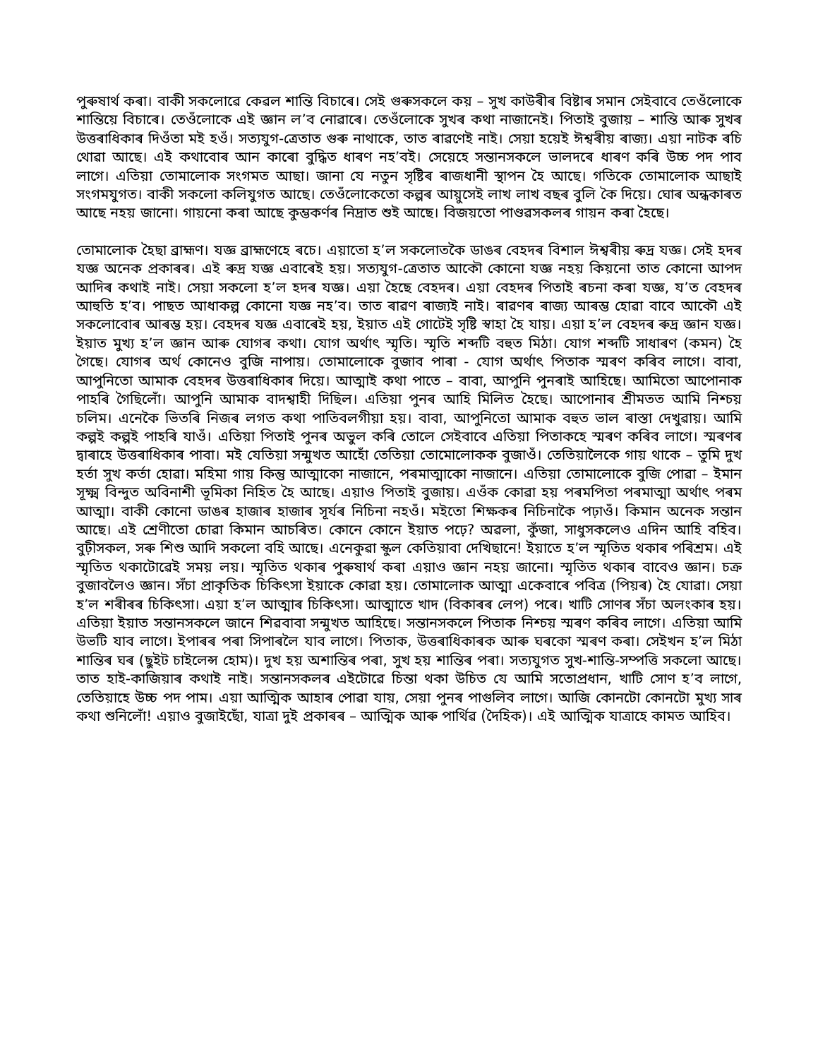পুৰুষাৰ্থ কৰা। বাকী সকলোৱে কেৱল শান্তি বিচাৰে। সেই গুৰুসকলে কয় – সুখ কাউৰীৰ বিষ্টাৰ সমান সেইবাবে তেওঁলোকে শান্তিয়ে বিচাৰে। তেওঁলোকে এই জ্ঞান ল’ব নোৱাৰে। তেওঁলোকে সুখৰ কথা নাজানেই। পিতাই বুজায় – শান্তি আৰু সুখৰ উত্তৰাধিকাৰ দিওঁতা মই হওঁ। সত্যযুগ-ত্ৰেতাত গুৰু নাথাকে, তাত ৰাৱণেই নাই। সেয়া হয়েই ঈশ্বৰীয় ৰাজ্য। এয়া নাটক ৰচি থোৱা আছে। এই কথাবোৰ আন কাৰো বুদ্ধিত ধাৰণ নহ’বই। সেয়েহে সন্তানসকলে ভালদৰে ধাৰণ কৰি উচ্চ পদ পাব লাগে। এতিয়া তোমালোক সংগমত আছা। জানা যে নতুন সৃষ্টিৰ ৰাজধানী স্থাপন হৈ আছে। গতিকে তোমালোক আছাই সংগমযুগত। বাকী সকলো কলিযুগত আছে। তেওঁলোকেতো কল্পৰ আয়ুসেই লাখ লাখ বছৰ বুলি কৈ দিয়ে। ঘোৰ অন্ধকাৰত আছে নহয় জানো। গায়নো কৰা আছে কুম্ভকৰ্ণৰ নিদ্ৰাত শুই আছে। বিজয়তো পাণ্ডৱসকলৰ গায়ন কৰা হৈছে।
তোমালোক হৈছা ব্ৰাহ্মণ। যজ্ঞ ব্ৰাহ্মণেহে ৰচে। এয়াতো হ’ল সকলোতকৈ ডাঙৰ বেহদৰ বিশাল ঈশ্বৰীয় ৰুদ্ৰ যজ্ঞ। সেই হদৰ যজ্ঞ অনেক প্ৰকাৰৰ। এই ৰুদ্ৰ যজ্ঞ এবাৰেই হয়। সত্যযুগ-ত্ৰেতাত আকৌ কোনো যজ্ঞ নহয় কিয়নো তাত কোনো আপদ আদিৰ কথাই নাই। সেয়া সকলো হ’ল হদৰ যজ্ঞ। এয়া হৈছে বেহদৰ। এয়া বেহদৰ পিতাই ৰচনা কৰা যজ্ঞ, য’ত বেহদৰ আহুতি হ’ব। পাছত আধাকল্প কোনো যজ্ঞ নহ’ব। তাত ৰাৱণ ৰাজ্যই নাই। ৰাৱণৰ ৰাজ্য আৰম্ভ হোৱা বাবে আকৌ এই সকলোবোৰ আৰম্ভ হয়। বেহদৰ যজ্ঞ এবাৰেই হয়, ইয়াত এই গোটেই সৃষ্টি স্বাহা হৈ যায়। এয়া হ’ল বেহদৰ ৰুদ্ৰ জ্ঞান যজ্ঞ। ইয়াত মুখ্য হ’ল জ্ঞান আৰু যোগৰ কথা। যোগ অৰ্থাৎ স্মৃতি। স্মৃতি শব্দটি বহুত মিঠা। যোগ শব্দটি সাধাৰণ (কমন) হৈ গৈছে। যোগৰ অৰ্থ কোনেও বুজি নাপায়। তোমালোকে বুজাব পাৰা - যোগ অৰ্থাৎ পিতাক স্মৰণ কৰিব লাগে। বাবা, আপুনিতো আমাক বেহদৰ উত্তৰাধিকাৰ দিয়ে। আত্মাই কথা পাতে – বাবা, আপুনি পুনৰাই আহিছে। আমিতো আপোনাক পাহৰি গৈছিলোঁ। আপুনি আমাক বাদশ্বাহী দিছিল। এতিয়া পুনৰ আহি মিলিত হৈছে। আপোনাৰ শ্ৰীমতত আমি নিশ্চয় চলিম। এনেকৈ ভিতৰি নিজৰ লগত কথা পাতিবলগীয়া হয়। বাবা, আপুনিতো আমাক বহুত ভাল ৰাস্তা দেখুৱায়। আমি কল্পই কল্পই পাহৰি যাওঁ। এতিয়া পিতাই পুনৰ অভুল কৰি তোলে সেইবাবে এতিয়া পিতাকহে স্মৰণ কৰিব লাগে। স্মৰণৰ দ্বাৰাহে উত্তৰাধিকাৰ পাবা। মই যেতিয়া সন্মুখত আহোঁ তেতিয়া তোমোলোকক বুজাওঁ। তেতিয়ালৈকে গায় থাকে – তুমি দুখ হৰ্তা সুখ কৰ্তা হোৱা। মহিমা গায় কিন্তু আত্মাকো নাজানে, পৰমাত্মাকো নাজানে। এতিয়া তোমালোকে বুজি পোৱা – ইমান সূক্ষ্ম বিন্দুত অবিনাশী ভূমিকা নিহিত হৈ আছে। এয়াও পিতাই বুজায়। এওঁক কোৱা হয় পৰমপিতা পৰমাত্মা অৰ্থাৎ পৰম আত্মা। বাকী কোনো ডাঙৰ হাজাৰ হাজাৰ সূৰ্যৰ নিচিনা নহওঁ। মইতো শিক্ষকৰ নিচিনাকৈ পঢ়াওঁ। কিমান অনেক সন্তান আছে। এই শ্ৰেণীতো চোৱা কিমান আচৰিত। কোনে কোনে ইয়াত পঢ়ে? অৱলা, কুঁজা, সাধুসকলেও এদিন আহি বহিব। বুঢ়ীসকল, সৰু শিশু আদি সকলো বহি আছে। এনেকুৱা স্কুল কেতিয়াবা দেখিছানে! ইয়াতে হ’ল স্মৃতিত থকাৰ পৰিশ্ৰম। এই স্মৃতিত থকাটোৱেই সময় লয়। স্মৃতিত থকাৰ পুৰুষাৰ্থ কৰা এয়াও জ্ঞান নহয় জানো। স্মৃতিত থকাৰ বাবেও জ্ঞান। চক্ৰ বুজাবলৈও জ্ঞান। সঁচা প্ৰাকৃতিক চিকিৎসা ইয়াকে কোৱা হয়। তোমালোক আত্মা একেবাৰে পবিত্ৰ (পিয়ৰ) হৈ যোৱা। সেয়া হ’ল শৰীৰৰ চিকিৎসা। এয়া হ’ল আত্মাৰ চিকিৎসা। আত্মাতে খাদ (বিকাৰৰ লেপ) পৰে। খাটি সোণৰ সঁচা অলংকাৰ হয়। এতিয়া ইয়াত সন্তানসকলে জানে শিৱবাবা সন্মুখত আহিছে। সন্তানসকলে পিতাক নিশ্চয় স্মৰণ কৰিব লাগে। এতিয়া আমি উভটি যাব লাগে। ইপাৰৰ পৰা সিপাৰলৈ যাব লাগে। পিতাক, উত্তৰাধিকাৰক আৰু ঘৰকো স্মৰণ কৰা। সেইখন হ’ল মিঠা শান্তিৰ ঘৰ (ছুইট চাইলেন্স হোম)। দুখ হয় অশান্তিৰ পৰা, সুখ হয় শান্তিৰ পৰা। সত্যযুগত সুখ-শান্তি-সম্পত্তি সকলো আছে। তাত হাই-কাজিয়াৰ কথাই নাই। সন্তানসকলৰ এইটোৱে চিন্তা থকা উচিত যে আমি সতোপ্ৰধান, খাটি সোণ হ’ব লাগে, তেতিয়াহে উচ্চ পদ পাম। এয়া আত্মিক আহাৰ পোৱা যায়, সেয়া পুনৰ পাগুলিব লাগে। আজি কোনটো কোনটো মুখ্য সাৰ কথা শুনিলোঁ! এয়াও বুজাইছোঁ, যাত্ৰা দুই প্ৰকাৰৰ – আত্মিক আৰু পাৰ্থিৱ (দৈহিক)। এই আত্মিক যাত্ৰাহে কামত আহিব।